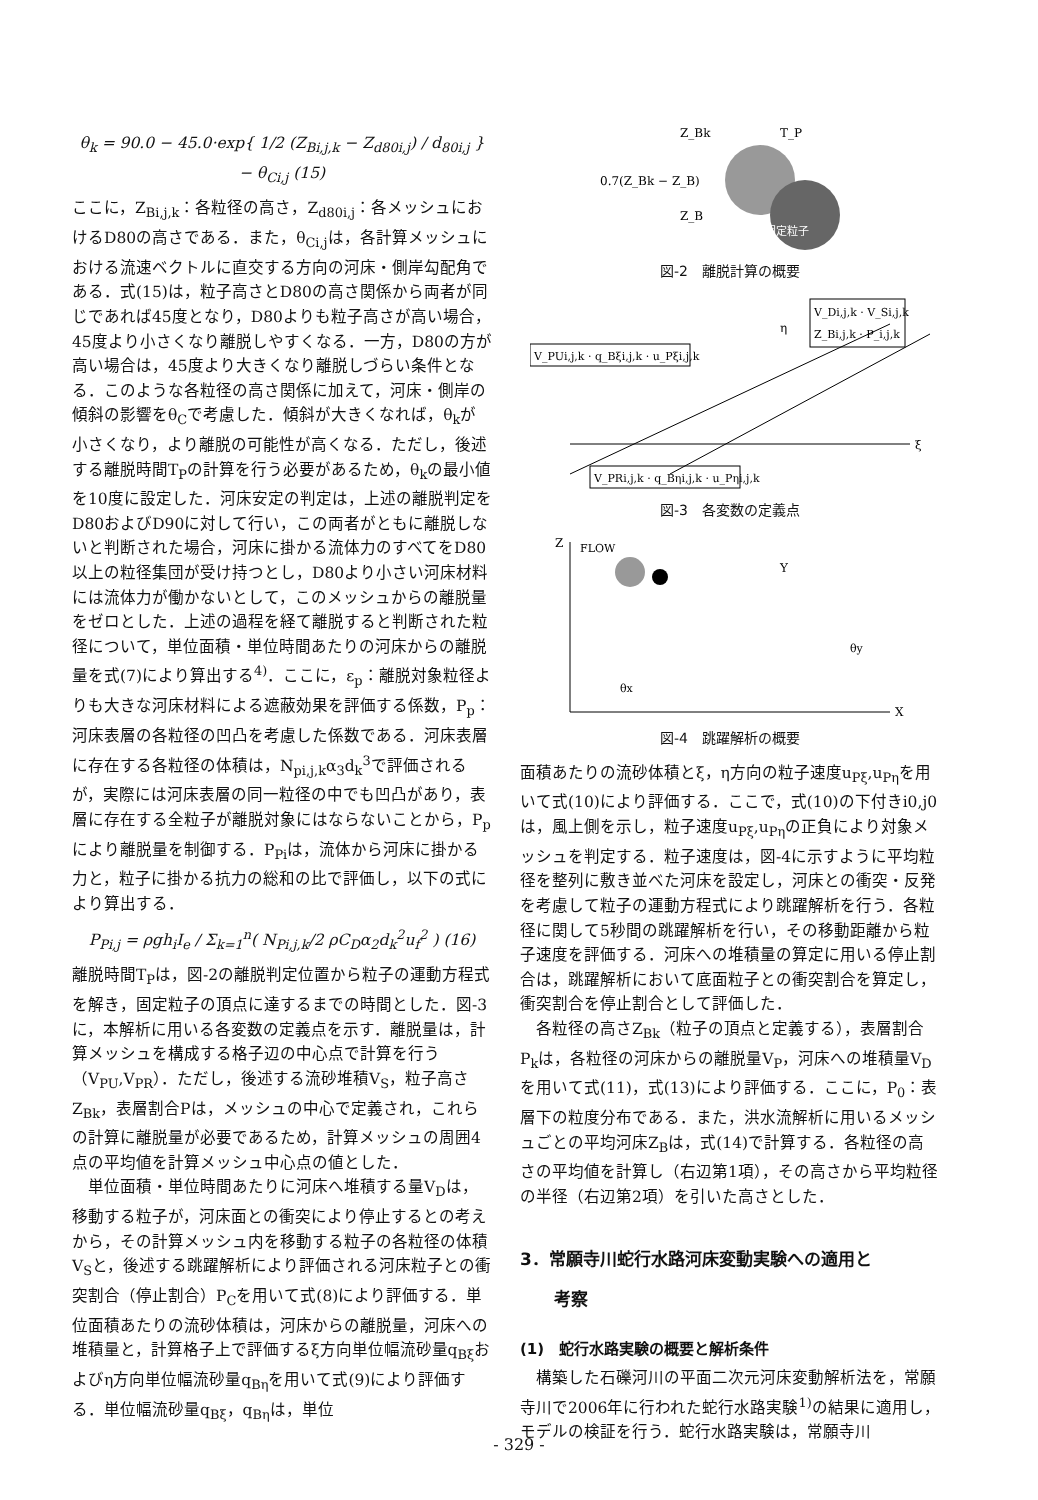θ<sub>k</sub> = 90.0 − 45.0·exp{ 1/2 (Z<sub>Bi,j,k</sub> − Z<sub>d80i,j</sub>) / d<sub>80i,j</sub> } − θ<sub>Ci,j</sub> (15)
ここに，Z<sub>Bi,j,k</sub>：各粒径の高さ，Z<sub>d80i,j</sub>：各メッシュにおけるD80の高さである．また，θ<sub>Ci,j</sub>は，各計算メッシュにおける流速ベクトルに直交する方向の河床・側岸勾配角である．式(15)は，粒子高さとD80の高さ関係から両者が同じであれば45度となり，D80よりも粒子高さが高い場合，45度より小さくなり離脱しやすくなる．一方，D80の方が高い場合は，45度より大きくなり離脱しづらい条件となる．このような各粒径の高さ関係に加えて，河床・側岸の傾斜の影響をθ<sub>C</sub>で考慮した．傾斜が大きくなれば，θ<sub>k</sub>が小さくなり，より離脱の可能性が高くなる．ただし，後述する離脱時間T<sub>P</sub>の計算を行う必要があるため，θ<sub>k</sub>の最小値を10度に設定した．河床安定の判定は，上述の離脱判定をD80およびD90に対して行い，この両者がともに離脱しないと判断された場合，河床に掛かる流体力のすべてをD80以上の粒径集団が受け持つとし，D80より小さい河床材料には流体力が働かないとして，このメッシュからの離脱量をゼロとした．上述の過程を経て離脱すると判断された粒径について，単位面積・単位時間あたりの河床からの離脱量を式(7)により算出する<sup>4)</sup>．ここに，ε<sub>p</sub>：離脱対象粒径よりも大きな河床材料による遮蔽効果を評価する係数，P<sub>p</sub>：河床表層の各粒径の凹凸を考慮した係数である．河床表層に存在する各粒径の体積は，N<sub>pi,j,k</sub>α<sub>3</sub>d<sub>k</sub><sup>3</sup>で評価されるが，実際には河床表層の同一粒径の中でも凹凸があり，表層に存在する全粒子が離脱対象にはならないことから，P<sub>p</sub>により離脱量を制御する．P<sub>Pi</sub>は，流体から河床に掛かる力と，粒子に掛かる抗力の総和の比で評価し，以下の式により算出する．
P<sub>Pi,j</sub> = ρgh<sub>i</sub>I<sub>e</sub> / Σ<sub>k=1</sub><sup>n</sup>( N<sub>Pi,j,k</sub>/2 ρC<sub>D</sub>α<sub>2</sub>d<sub>k</sub><sup>2</sup>u<sub>f</sub><sup>2</sup> ) (16)
離脱時間T<sub>P</sub>は，図-2の離脱判定位置から粒子の運動方程式を解き，固定粒子の頂点に達するまでの時間とした．図-3に，本解析に用いる各変数の定義点を示す．離脱量は，計算メッシュを構成する格子辺の中心点で計算を行う（V<sub>PU</sub>,V<sub>PR</sub>）．ただし，後述する流砂堆積V<sub>S</sub>，粒子高さZ<sub>Bk</sub>，表層割合Pは，メッシュの中心で定義され，これらの計算に離脱量が必要であるため，計算メッシュの周囲4点の平均値を計算メッシュ中心点の値とした．
　単位面積・単位時間あたりに河床へ堆積する量V<sub>D</sub>は，移動する粒子が，河床面との衝突により停止するとの考えから，その計算メッシュ内を移動する粒子の各粒径の体積V<sub>S</sub>と，後述する跳躍解析により評価される河床粒子との衝突割合（停止割合）P<sub>C</sub>を用いて式(8)により評価する．単位面積あたりの流砂体積は，河床からの離脱量，河床への堆積量と，計算格子上で評価するξ方向単位幅流砂量q<sub>Bξ</sub>およびη方向単位幅流砂量q<sub>Bη</sub>を用いて式(9)により評価する．単位幅流砂量q<sub>Bξ</sub>，q<sub>Bη</sub>は，単位
Z_Bk
T_P
0.7(Z_Bk − Z_B)
Z_B
固定粒子
図-2　離脱計算の概要
V_PUi,j,k · q_Bξi,j,k · u_Pξi,j,k
V_Di,j,k · V_Si,j,k
Z_Bi,j,k · P_i,j,k
η
ξ
V_PRi,j,k · q_Bηi,j,k · u_Pηi,j,k
図-3　各変数の定義点
Z
FLOW
X
Y
θx
θy
図-4　跳躍解析の概要
面積あたりの流砂体積とξ，η方向の粒子速度u<sub>Pξ</sub>,u<sub>Pη</sub>を用いて式(10)により評価する．ここで，式(10)の下付きi0,j0は，風上側を示し，粒子速度u<sub>Pξ</sub>,u<sub>Pη</sub>の正負により対象メッシュを判定する．粒子速度は，図-4に示すように平均粒径を整列に敷き並べた河床を設定し，河床との衝突・反発を考慮して粒子の運動方程式により跳躍解析を行う．各粒径に関して5秒間の跳躍解析を行い，その移動距離から粒子速度を評価する．河床への堆積量の算定に用いる停止割合は，跳躍解析において底面粒子との衝突割合を算定し，衝突割合を停止割合として評価した．
　各粒径の高さZ<sub>Bk</sub>（粒子の頂点と定義する），表層割合P<sub>k</sub>は，各粒径の河床からの離脱量V<sub>P</sub>，河床への堆積量V<sub>D</sub>を用いて式(11)，式(13)により評価する．ここに，P<sub>0</sub>：表層下の粒度分布である．また，洪水流解析に用いるメッシュごとの平均河床Z<sub>B</sub>は，式(14)で計算する．各粒径の高さの平均値を計算し（右辺第1項），その高さから平均粒径の半径（右辺第2項）を引いた高さとした．
3．常願寺川蛇行水路河床変動実験への適用と
　　考察
(1)　蛇行水路実験の概要と解析条件
　構築した石礫河川の平面二次元河床変動解析法を，常願寺川で2006年に行われた蛇行水路実験<sup>1)</sup>の結果に適用し，モデルの検証を行う．蛇行水路実験は，常願寺川
- 329 -